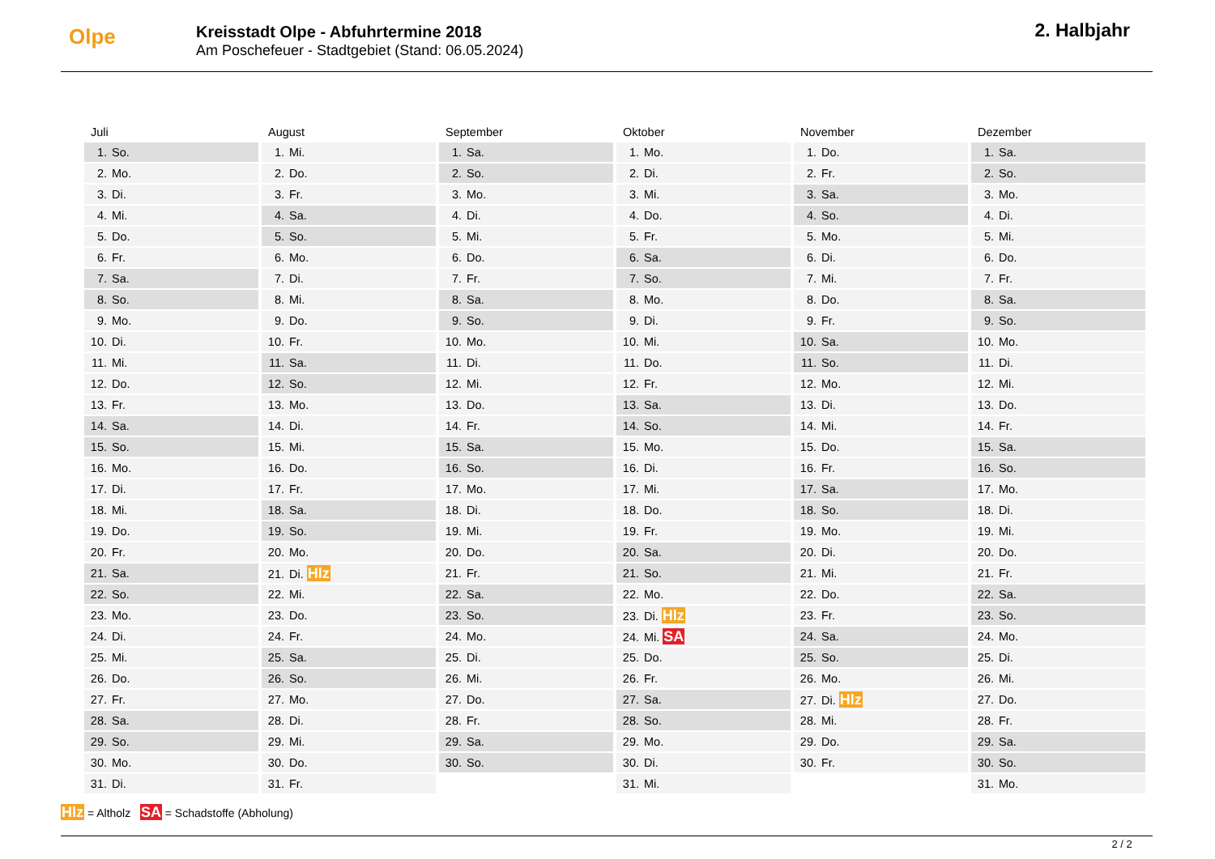Olpe
Kreisstadt Olpe - Abfuhrtermine 2018
Am Poschefeuer - Stadtgebiet (Stand: 06.05.2024)
2. Halbjahr
| Juli | August | September | Oktober | November | Dezember |
| --- | --- | --- | --- | --- | --- |
| 1. So. | 1. Mi. | 1. Sa. | 1. Mo. | 1. Do. | 1. Sa. |
| 2. Mo. | 2. Do. | 2. So. | 2. Di. | 2. Fr. | 2. So. |
| 3. Di. | 3. Fr. | 3. Mo. | 3. Mi. | 3. Sa. | 3. Mo. |
| 4. Mi. | 4. Sa. | 4. Di. | 4. Do. | 4. So. | 4. Di. |
| 5. Do. | 5. So. | 5. Mi. | 5. Fr. | 5. Mo. | 5. Mi. |
| 6. Fr. | 6. Mo. | 6. Do. | 6. Sa. | 6. Di. | 6. Do. |
| 7. Sa. | 7. Di. | 7. Fr. | 7. So. | 7. Mi. | 7. Fr. |
| 8. So. | 8. Mi. | 8. Sa. | 8. Mo. | 8. Do. | 8. Sa. |
| 9. Mo. | 9. Do. | 9. So. | 9. Di. | 9. Fr. | 9. So. |
| 10. Di. | 10. Fr. | 10. Mo. | 10. Mi. | 10. Sa. | 10. Mo. |
| 11. Mi. | 11. Sa. | 11. Di. | 11. Do. | 11. So. | 11. Di. |
| 12. Do. | 12. So. | 12. Mi. | 12. Fr. | 12. Mo. | 12. Mi. |
| 13. Fr. | 13. Mo. | 13. Do. | 13. Sa. | 13. Di. | 13. Do. |
| 14. Sa. | 14. Di. | 14. Fr. | 14. So. | 14. Mi. | 14. Fr. |
| 15. So. | 15. Mi. | 15. Sa. | 15. Mo. | 15. Do. | 15. Sa. |
| 16. Mo. | 16. Do. | 16. So. | 16. Di. | 16. Fr. | 16. So. |
| 17. Di. | 17. Fr. | 17. Mo. | 17. Mi. | 17. Sa. | 17. Mo. |
| 18. Mi. | 18. Sa. | 18. Di. | 18. Do. | 18. So. | 18. Di. |
| 19. Do. | 19. So. | 19. Mi. | 19. Fr. | 19. Mo. | 19. Mi. |
| 20. Fr. | 20. Mo. | 20. Do. | 20. Sa. | 20. Di. | 20. Do. |
| 21. Sa. | 21. Di. Hlz | 21. Fr. | 21. So. | 21. Mi. | 21. Fr. |
| 22. So. | 22. Mi. | 22. Sa. | 22. Mo. | 22. Do. | 22. Sa. |
| 23. Mo. | 23. Do. | 23. So. | 23. Di. Hlz | 23. Fr. | 23. So. |
| 24. Di. | 24. Fr. | 24. Mo. | 24. Mi. SA | 24. Sa. | 24. Mo. |
| 25. Mi. | 25. Sa. | 25. Di. | 25. Do. | 25. So. | 25. Di. |
| 26. Do. | 26. So. | 26. Mi. | 26. Fr. | 26. Mo. | 26. Mi. |
| 27. Fr. | 27. Mo. | 27. Do. | 27. Sa. | 27. Di. Hlz | 27. Do. |
| 28. Sa. | 28. Di. | 28. Fr. | 28. So. | 28. Mi. | 28. Fr. |
| 29. So. | 29. Mi. | 29. Sa. | 29. Mo. | 29. Do. | 29. Sa. |
| 30. Mo. | 30. Do. | 30. So. | 30. Di. | 30. Fr. | 30. So. |
| 31. Di. | 31. Fr. | | 31. Mi. | | 31. Mo. |
Hlz = Altholz SA = Schadstoffe (Abholung)
2 / 2